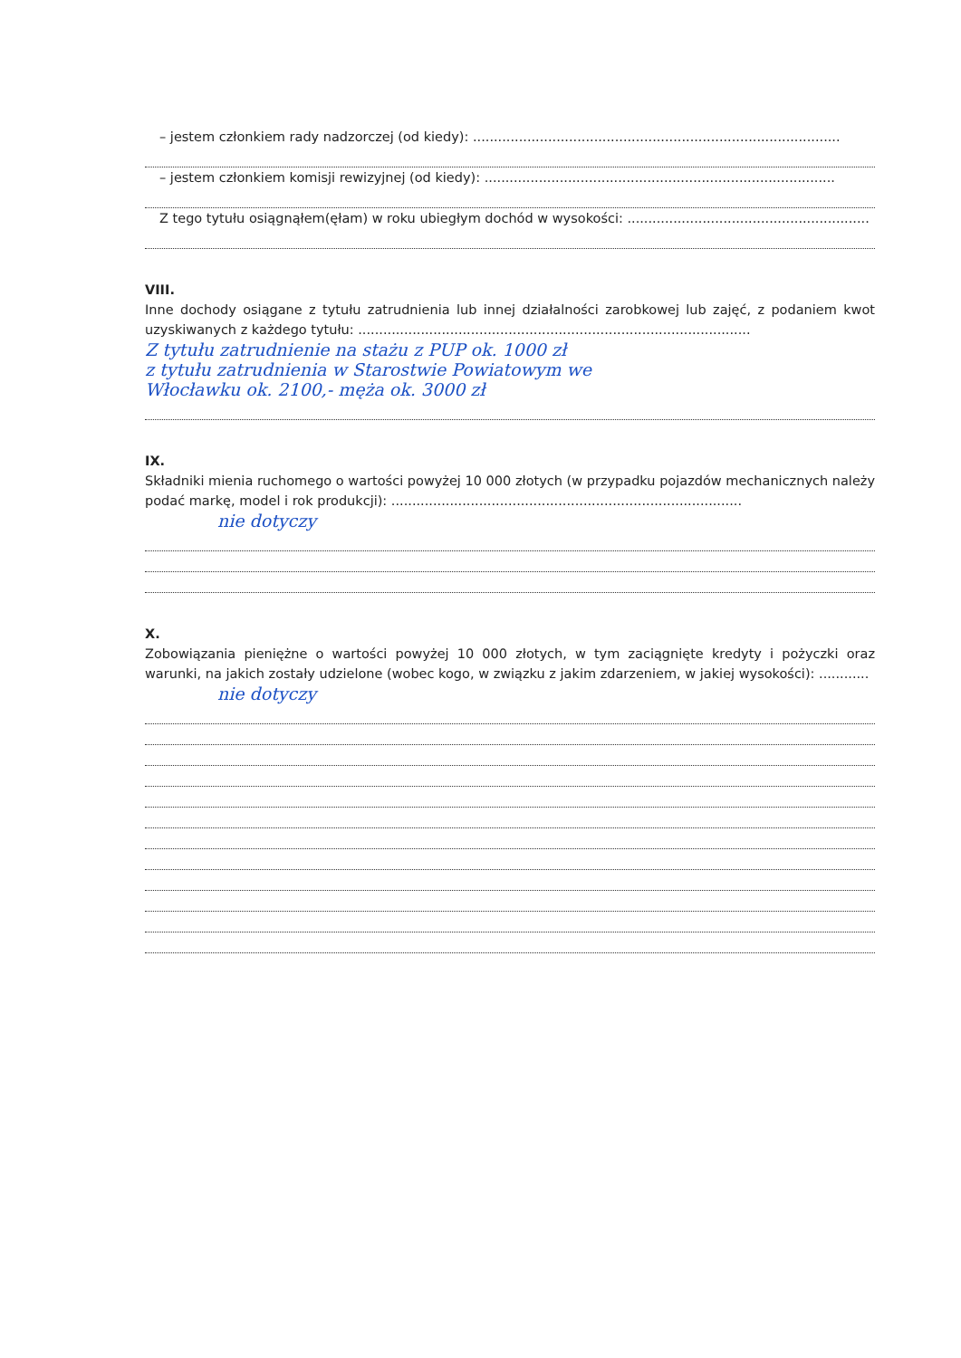– jestem członkiem rady nadzorczej (od kiedy): ........................................................................................
– jestem członkiem komisji rewizyjnej (od kiedy): ....................................................................................
Z tego tytułu osiągnąłem(ęłam) w roku ubiegłym dochód w wysokości: ..........................................................
VIII.
Inne dochody osiągane z tytułu zatrudnienia lub innej działalności zarobkowej lub zajęć, z podaniem kwot uzyskiwanych z każdego tytułu: ..............................................................................................
Z tytułu zatrudnienie na stażu z PUP ok. 1000 zł
z tytułu zatrudnienia w Starostwie Powiatowym we
Włocławku ok. 2100,- męża ok. 3000 zł
IX.
Składniki mienia ruchomego o wartości powyżej 10 000 złotych (w przypadku pojazdów mechanicznych należy podać markę, model i rok produkcji): ....................................................................................
nie dotyczy
X.
Zobowiązania pieniężne o wartości powyżej 10 000 złotych, w tym zaciągnięte kredyty i pożyczki oraz warunki, na jakich zostały udzielone (wobec kogo, w związku z jakim zdarzeniem, w jakiej wysokości): ............
nie dotyczy